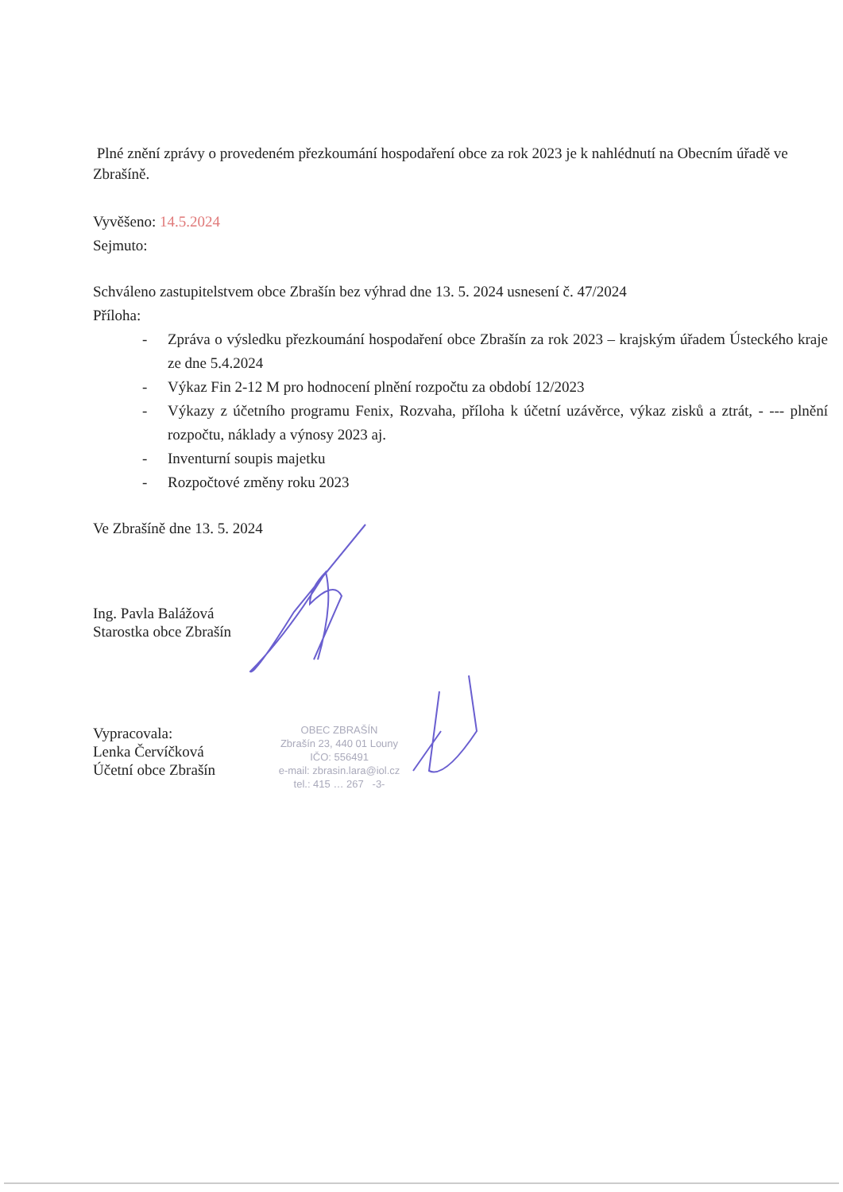Plné znění zprávy o provedeném přezkoumání hospodaření obce za rok 2023 je k nahlédnutí na Obecním úřadě ve Zbrašíně.
Vyvěšeno: 14.5.2024
Sejmuto:
Schváleno zastupitelstvem obce Zbrašín bez výhrad dne 13. 5. 2024 usnesení č. 47/2024
Příloha:
- Zpráva o výsledku přezkoumání hospodaření obce Zbrašín za rok 2023 – krajským úřadem Ústeckého kraje ze dne 5.4.2024
- Výkaz Fin 2-12 M pro hodnocení plnění rozpočtu za období 12/2023
- Výkazy z účetního programu Fenix, Rozvaha, příloha k účetní uzávěrce, výkaz zisků a ztrát, - --- plnění rozpočtu, náklady a výnosy 2023 aj.
- Inventurní soupis majetku
- Rozpočtové změny roku 2023
Ve Zbrašíně dne 13. 5. 2024
Ing. Pavla Balážová
Starostka obce Zbrašín
Vypracovala:
Lenka Červíčková
Účetní obce Zbrašín
OBEC ZBRAŠÍN
Zbrašín 23, 440 01 Louny
IČO: 556491
e-mail: zbrasin.lara@iol.cz
tel.: 415 … 267 -3-